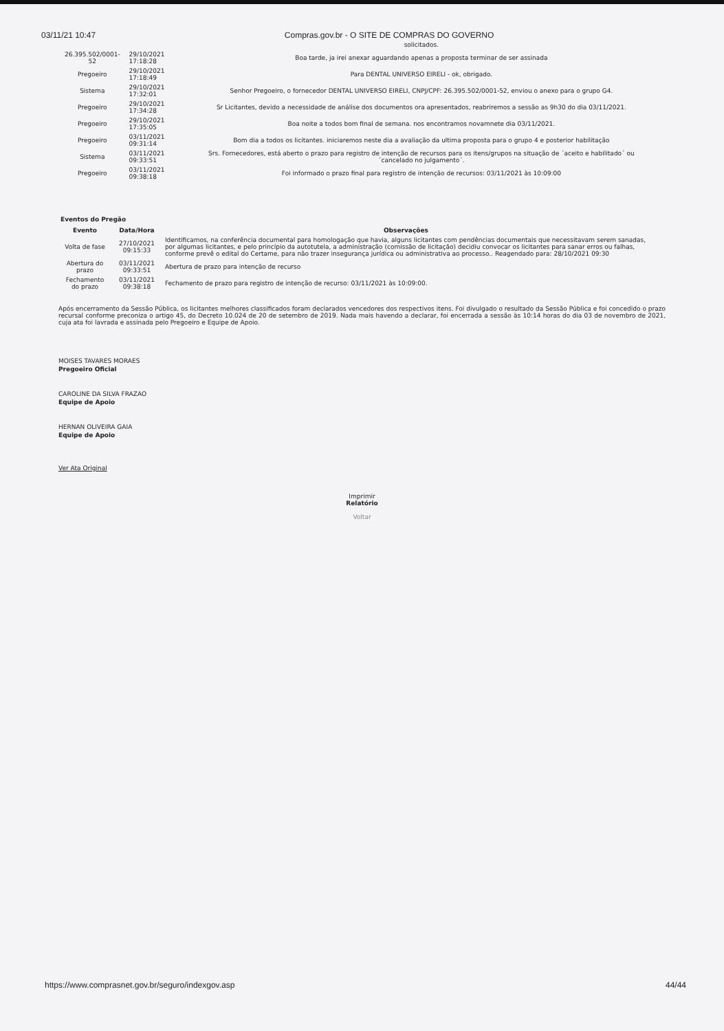03/11/21 10:47 Compras.gov.br - O SITE DE COMPRAS DO GOVERNO
| | | solicitados. |
| 26.395.502/0001-52 | 29/10/2021 17:18:28 | Boa tarde, ja irei anexar aguardando apenas a proposta terminar de ser assinada |
| Pregoeiro | 29/10/2021 17:18:49 | Para DENTAL UNIVERSO EIRELI - ok, obrigado. |
| Sistema | 29/10/2021 17:32:01 | Senhor Pregoeiro, o fornecedor DENTAL UNIVERSO EIRELI, CNPJ/CPF: 26.395.502/0001-52, enviou o anexo para o grupo G4. |
| Pregoeiro | 29/10/2021 17:34:28 | Sr Licitantes, devido a necessidade de análise dos documentos ora apresentados, reabriremos a sessão as 9h30 do dia 03/11/2021. |
| Pregoeiro | 29/10/2021 17:35:05 | Boa noite a todos bom final de semana. nos encontramos novamnete dia 03/11/2021. |
| Pregoeiro | 03/11/2021 09:31:14 | Bom dia a todos os licitantes. iniciaremos neste dia a avaliação da ultima proposta para o grupo 4 e posterior habilitação |
| Sistema | 03/11/2021 09:33:51 | Srs. Fornecedores, está aberto o prazo para registro de intenção de recursos para os itens/grupos na situação de ´aceito e habilitado´ ou ´cancelado no julgamento´. |
| Pregoeiro | 03/11/2021 09:38:18 | Foi informado o prazo final para registro de intenção de recursos: 03/11/2021 às 10:09:00 |
Eventos do Pregão
| Evento | Data/Hora | Observações |
| --- | --- | --- |
| Volta de fase | 27/10/2021 09:15:33 | Identificamos, na conferência documental para homologação que havia, alguns licitantes com pendências documentais que necessitavam serem sanadas, por algumas licitantes, e pelo princípio da autotutela, a administração (comissão de licitação) decidiu convocar os licitantes para sanar erros ou falhas, conforme prevê o edital do Certame, para não trazer insegurança jurídica ou administrativa ao processo.. Reagendado para: 28/10/2021 09:30 |
| Abertura do prazo | 03/11/2021 09:33:51 | Abertura de prazo para intenção de recurso |
| Fechamento do prazo | 03/11/2021 09:38:18 | Fechamento de prazo para registro de intenção de recurso: 03/11/2021 às 10:09:00. |
Após encerramento da Sessão Pública, os licitantes melhores classificados foram declarados vencedores dos respectivos itens. Foi divulgado o resultado da Sessão Pública e foi concedido o prazo recursal conforme preconiza o artigo 45, do Decreto 10.024 de 20 de setembro de 2019. Nada mais havendo a declarar, foi encerrada a sessão às 10:14 horas do dia 03 de novembro de 2021, cuja ata foi lavrada e assinada pelo Pregoeiro e Equipe de Apoio.
MOISES TAVARES MORAES
Pregoeiro Oficial
CAROLINE DA SILVA FRAZAO
Equipe de Apoio
HERNAN OLIVEIRA GAIA
Equipe de Apoio
Ver Ata Original
Imprimir
Relatório
Voltar
https://www.comprasnet.gov.br/seguro/indexgov.asp 44/44